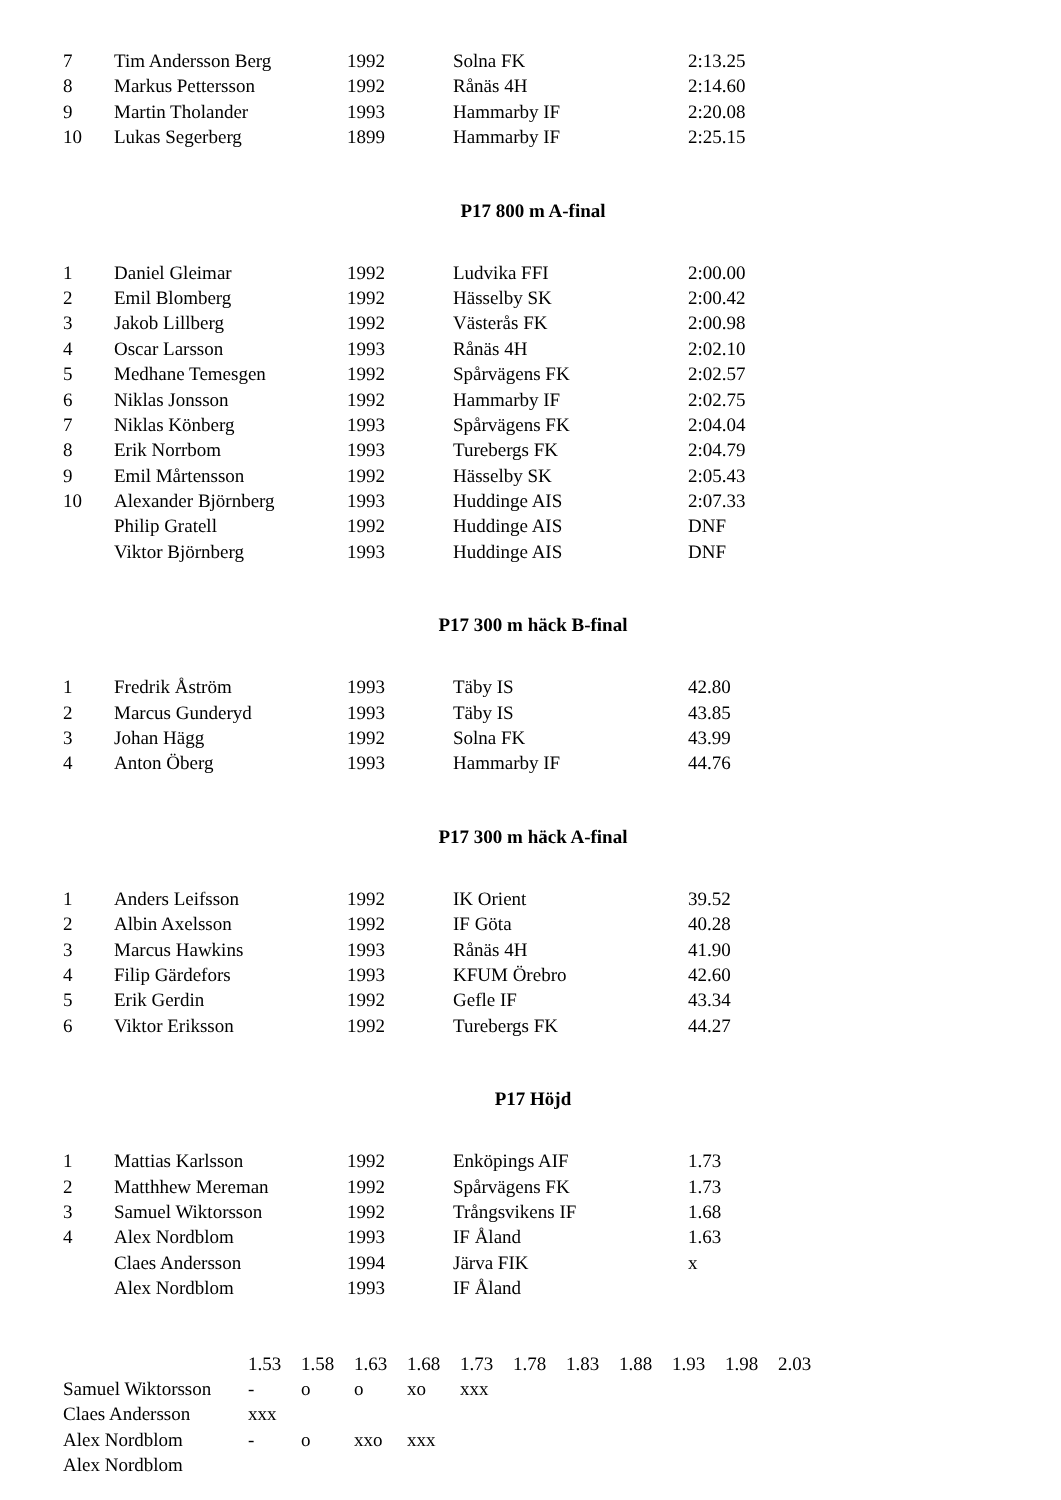| 7 | Tim Andersson Berg | 1992 | Solna FK | 2:13.25 |
| 8 | Markus Pettersson | 1992 | Rånäs 4H | 2:14.60 |
| 9 | Martin Tholander | 1993 | Hammarby IF | 2:20.08 |
| 10 | Lukas Segerberg | 1899 | Hammarby IF | 2:25.15 |
P17 800 m A-final
| 1 | Daniel Gleimar | 1992 | Ludvika FFI | 2:00.00 |
| 2 | Emil Blomberg | 1992 | Hässelby SK | 2:00.42 |
| 3 | Jakob Lillberg | 1992 | Västerås FK | 2:00.98 |
| 4 | Oscar Larsson | 1993 | Rånäs 4H | 2:02.10 |
| 5 | Medhane Temesgen | 1992 | Spårvägens FK | 2:02.57 |
| 6 | Niklas Jonsson | 1992 | Hammarby IF | 2:02.75 |
| 7 | Niklas Könberg | 1993 | Spårvägens FK | 2:04.04 |
| 8 | Erik Norrbom | 1993 | Turebergs FK | 2:04.79 |
| 9 | Emil Mårtensson | 1992 | Hässelby SK | 2:05.43 |
| 10 | Alexander Björnberg | 1993 | Huddinge AIS | 2:07.33 |
| | Philip Gratell | 1992 | Huddinge AIS | DNF |
| | Viktor Björnberg | 1993 | Huddinge AIS | DNF |
P17 300 m häck B-final
| 1 | Fredrik Åström | 1993 | Täby IS | 42.80 |
| 2 | Marcus Gunderyd | 1993 | Täby IS | 43.85 |
| 3 | Johan Hägg | 1992 | Solna FK | 43.99 |
| 4 | Anton Öberg | 1993 | Hammarby IF | 44.76 |
P17 300 m häck A-final
| 1 | Anders Leifsson | 1992 | IK Orient | 39.52 |
| 2 | Albin Axelsson | 1992 | IF Göta | 40.28 |
| 3 | Marcus Hawkins | 1993 | Rånäs 4H | 41.90 |
| 4 | Filip Gärdefors | 1993 | KFUM Örebro | 42.60 |
| 5 | Erik Gerdin | 1992 | Gefle IF | 43.34 |
| 6 | Viktor Eriksson | 1992 | Turebergs FK | 44.27 |
P17 Höjd
| 1 | Mattias Karlsson | 1992 | Enköpings AIF | 1.73 |
| 2 | Matthhew Mereman | 1992 | Spårvägens FK | 1.73 |
| 3 | Samuel Wiktorsson | 1992 | Trångsvikens IF | 1.68 |
| 4 | Alex Nordblom | 1993 | IF Åland | 1.63 |
| | Claes Andersson | 1994 | Järva FIK | x |
| | Alex Nordblom | 1993 | IF Åland | |
| | 1.53 | 1.58 | 1.63 | 1.68 | 1.73 | 1.78 | 1.83 | 1.88 | 1.93 | 1.98 | 2.03 |
| Samuel Wiktorsson | - | o | o | xo | xxx | | | | | | |
| Claes Andersson | xxx | | | | | | | | | | |
| Alex Nordblom | - | o | xxo | xxx | | | | | | | |
| Alex Nordblom | | | | | | | | | | | |